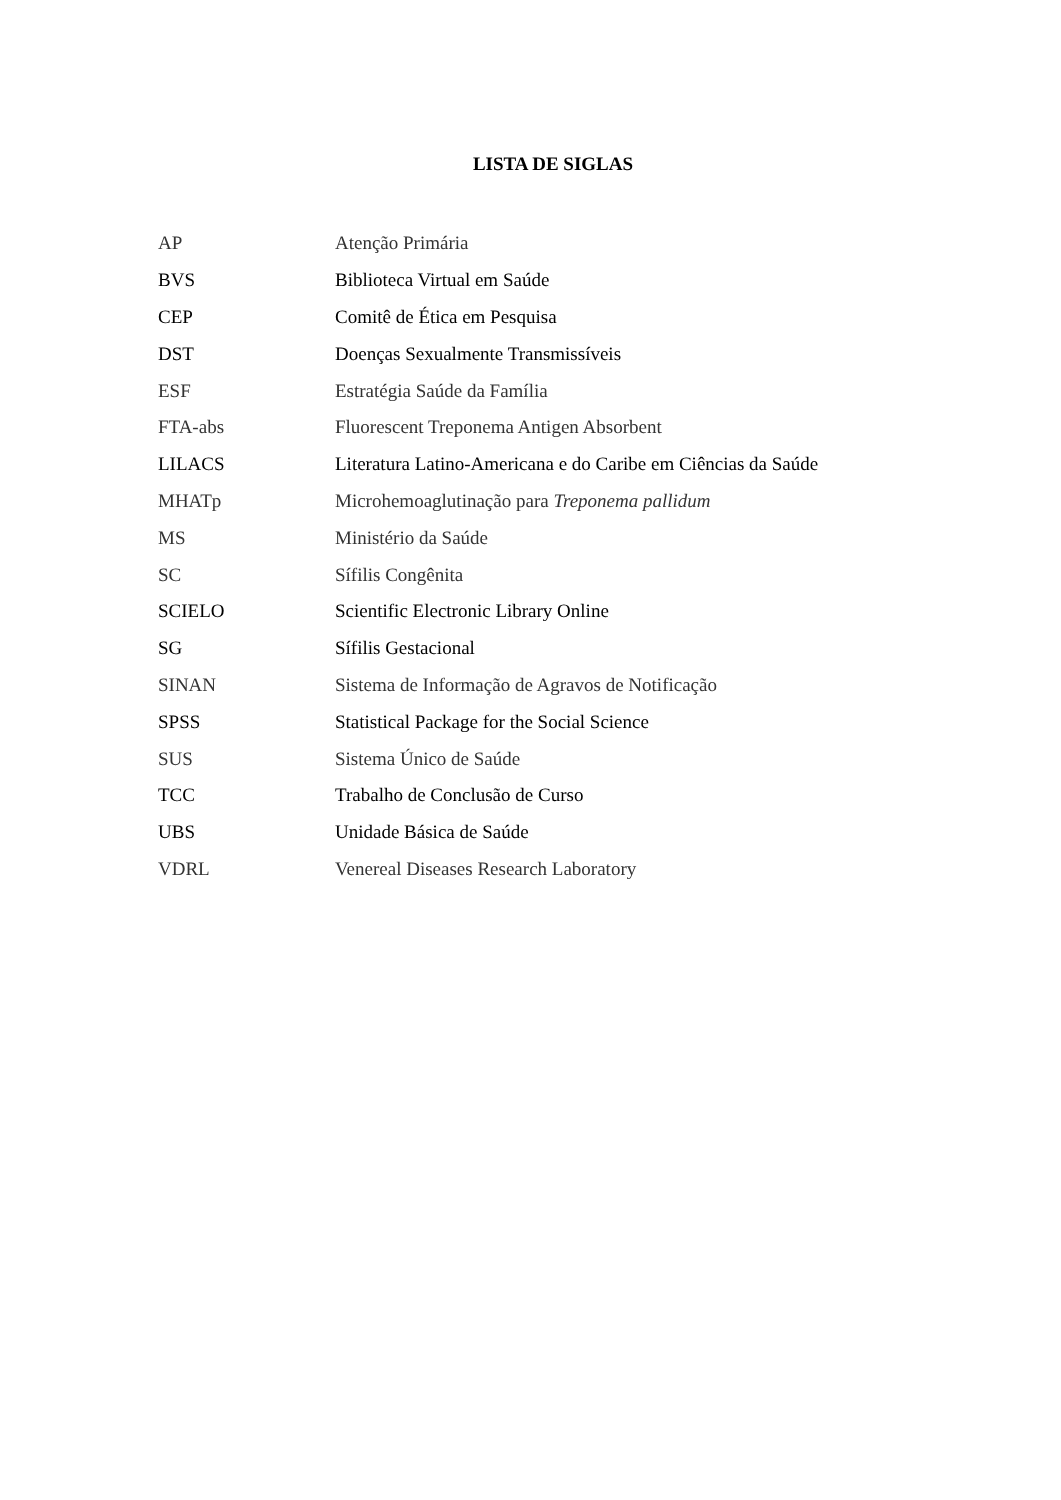LISTA DE SIGLAS
| AP | Atenção Primária |
| BVS | Biblioteca Virtual em Saúde |
| CEP | Comitê de Ética em Pesquisa |
| DST | Doenças Sexualmente Transmissíveis |
| ESF | Estratégia Saúde da Família |
| FTA-abs | Fluorescent Treponema Antigen Absorbent |
| LILACS | Literatura Latino-Americana e do Caribe em Ciências da Saúde |
| MHATp | Microhemoaglutinação para Treponema pallidum |
| MS | Ministério da Saúde |
| SC | Sífilis Congênita |
| SCIELO | Scientific Electronic Library Online |
| SG | Sífilis Gestacional |
| SINAN | Sistema de Informação de Agravos de Notificação |
| SPSS | Statistical Package for the Social Science |
| SUS | Sistema Único de Saúde |
| TCC | Trabalho de Conclusão de Curso |
| UBS | Unidade Básica de Saúde |
| VDRL | Venereal Diseases Research Laboratory |